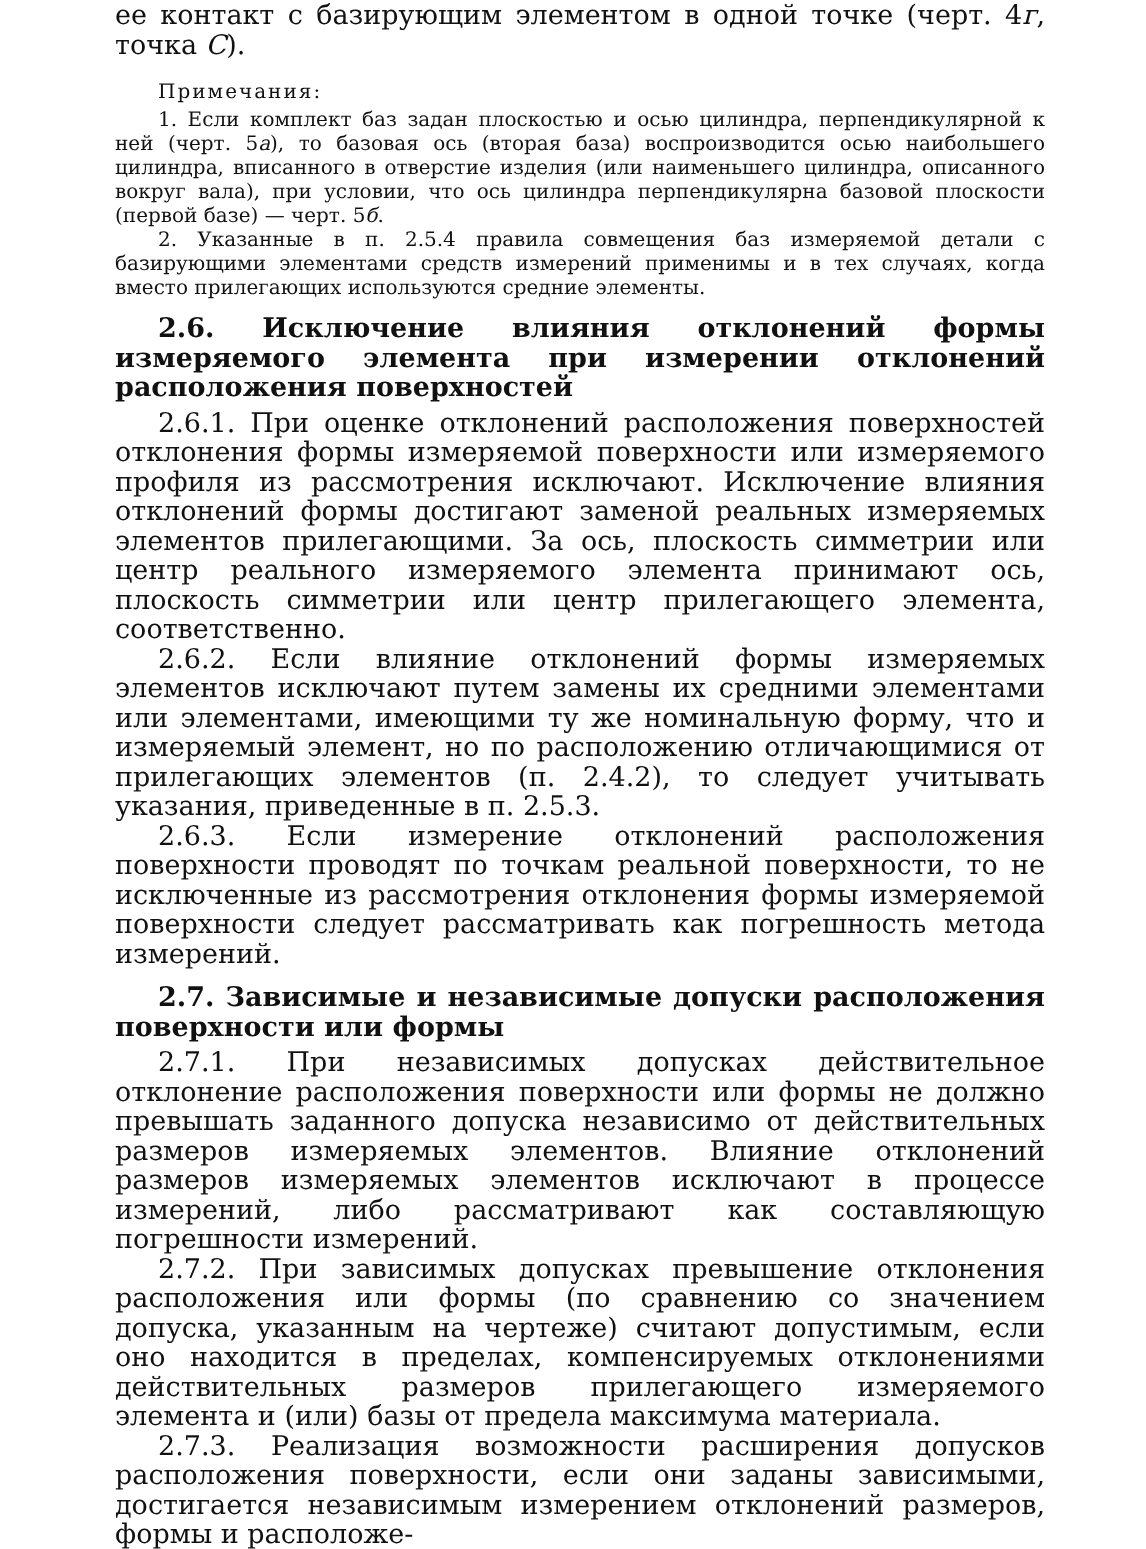ее контакт с базирующим элементом в одной точке (черт. 4г, точка С).
Примечания:
1. Если комплект баз задан плоскостью и осью цилиндра, перпендикулярной к ней (черт. 5а), то базовая ось (вторая база) воспроизводится осью наибольшего цилиндра, вписанного в отверстие изделия (или наименьшего цилиндра, описанного вокруг вала), при условии, что ось цилиндра перпендикулярна базовой плоскости (первой базе) — черт. 5б.
2. Указанные в п. 2.5.4 правила совмещения баз измеряемой детали с базирующими элементами средств измерений применимы и в тех случаях, когда вместо прилегающих используются средние элементы.
2.6. Исключение влияния отклонений формы измеряемого элемента при измерении отклонений расположения поверхностей
2.6.1. При оценке отклонений расположения поверхностей отклонения формы измеряемой поверхности или измеряемого профиля из рассмотрения исключают. Исключение влияния отклонений формы достигают заменой реальных измеряемых элементов прилегающими. За ось, плоскость симметрии или центр реального измеряемого элемента принимают ось, плоскость симметрии или центр прилегающего элемента, соответственно.
2.6.2. Если влияние отклонений формы измеряемых элементов исключают путем замены их средними элементами или элементами, имеющими ту же номинальную форму, что и измеряемый элемент, но по расположению отличающимися от прилегающих элементов (п. 2.4.2), то следует учитывать указания, приведенные в п. 2.5.3.
2.6.3. Если измерение отклонений расположения поверхности проводят по точкам реальной поверхности, то не исключенные из рассмотрения отклонения формы измеряемой поверхности следует рассматривать как погрешность метода измерений.
2.7. Зависимые и независимые допуски расположения поверхности или формы
2.7.1. При независимых допусках действительное отклонение расположения поверхности или формы не должно превышать заданного допуска независимо от действительных размеров измеряемых элементов. Влияние отклонений размеров измеряемых элементов исключают в процессе измерений, либо рассматривают как составляющую погрешности измерений.
2.7.2. При зависимых допусках превышение отклонения расположения или формы (по сравнению со значением допуска, указанным на чертеже) считают допустимым, если оно находится в пределах, компенсируемых отклонениями действительных размеров прилегающего измеряемого элемента и (или) базы от предела максимума материала.
2.7.3. Реализация возможности расширения допусков расположения поверхности, если они заданы зависимыми, достигается независимым измерением отклонений размеров, формы и расположе-